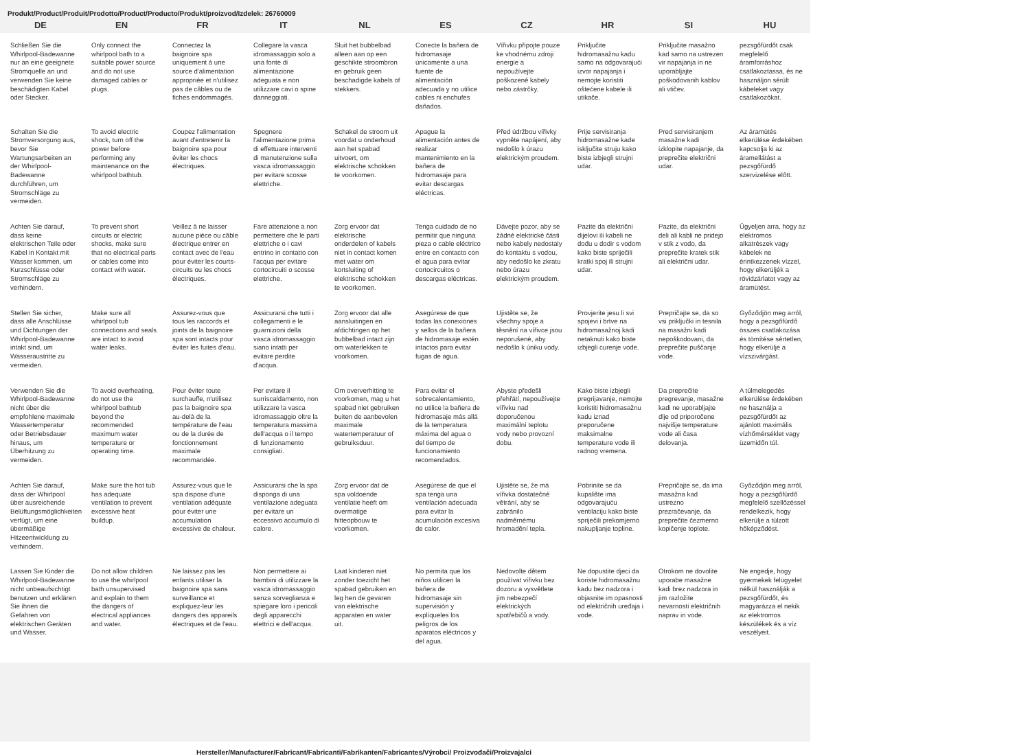Produkt/Product/Produit/Prodotto/Product/Producto/Produkt/proizvod/Izdelek: 26760009
| DE | EN | FR | IT | NL | ES | CZ | HR | SI | HU |
| --- | --- | --- | --- | --- | --- | --- | --- | --- | --- |
| Schließen Sie die Whirlpool-Badewanne nur an eine geeignete Stromquelle an und verwenden Sie keine beschädigten Kabel oder Stecker. | Only connect the whirlpool bath to a suitable power source and do not use damaged cables or plugs. | Connectez la baignoire spa uniquement à une source d'alimentation appropriée et n'utilisez pas de câbles ou de fiches endommagés. | Collegare la vasca idromassaggio solo a una fonte di alimentazione adeguata e non utilizzare cavi o spine danneggiati. | Sluit het bubbelbad alleen aan op een geschikte stroombron en gebruik geen beschadigde kabels of stekkers. | Conecte la bañera de hidromasaje únicamente a una fuente de alimentación adecuada y no utilice cables ni enchufes dañados. | Vířivku připojte pouze ke vhodnému zdroji energie a nepoužívejte poškozené kabely nebo zástrčky. | Priključite hidromasažnu kadu samo na odgovarajući izvor napajanja i nemojte koristiti oštećene kabele ili utikače. | Priključite masažno kad samo na ustrezen vir napajanja in ne uporabljajte poškodovanih kablov ali vtičev. | pezsgőfürdőt csak megfelelő áramforráshoz csatlakoztassa, és ne használjon sérült kábeleket vagy csatlakozókat. |
| Schalten Sie die Stromversorgung aus, bevor Sie Wartungsarbeiten an der Whirlpool-Badewanne durchführen, um Stromschläge zu vermeiden. | To avoid electric shock, turn off the power before performing any maintenance on the whirlpool bathtub. | Coupez l'alimentation avant d'entretenir la baignoire spa pour éviter les chocs électriques. | Spegnere l'alimentazione prima di effettuare interventi di manutenzione sulla vasca idromassaggio per evitare scosse elettriche. | Schakel de stroom uit voordat u onderhoud aan het spabad uitvoert, om elektrische schokken te voorkomen. | Apague la alimentación antes de realizar mantenimiento en la bañera de hidromasaje para evitar descargas eléctricas. | Před údržbou vířivky vypněte napájení, aby nedošlo k úrazu elektrickým proudem. | Prije servisiranja hidromasažne kade isključite struju kako biste izbjegli strujni udar. | Pred servisiranjem masažne kadi izklopite napajanje, da preprečite električni udar. | Az áramütés elkerülése érdekében kapcsolja ki az áramellátást a pezsgőfürdő szervizelése előtt. |
| Achten Sie darauf, dass keine elektrischen Teile oder Kabel in Kontakt mit Wasser kommen, um Kurzschlüsse oder Stromschläge zu verhindern. | To prevent short circuits or electric shocks, make sure that no electrical parts or cables come into contact with water. | Veillez à ne laisser aucune pièce ou câble électrique entrer en contact avec de l'eau pour éviter les courts-circuits ou les chocs électriques. | Fare attenzione a non permettere che le parti elettriche o i cavi entrino in contatto con l'acqua per evitare cortocircuiti o scosse elettriche. | Zorg ervoor dat elektrische onderdelen of kabels niet in contact komen met water om kortsluiting of elektrische schokken te voorkomen. | Tenga cuidado de no permitir que ninguna pieza o cable eléctrico entre en contacto con el agua para evitar cortocircuitos o descargas eléctricas. | Dávejte pozor, aby se žádné elektrické části nebo kabely nedostaly do kontaktu s vodou, aby nedošlo ke zkratu nebo úrazu elektrickým proudem. | Pazite da električni dijelovi ili kabeli ne dođu u dodir s vodom kako biste spriječili kratki spoj ili strujni udar. | Pazite, da električni deli ali kabli ne pridejo v stik z vodo, da preprečite kratek stik ali električni udar. | Ügyeljen arra, hogy az elektromos alkatrészek vagy kábelek ne érintkezzenek vízzel, hogy elkerüljék a rövidzárlatot vagy az áramütést. |
| Stellen Sie sicher, dass alle Anschlüsse und Dichtungen der Whirlpool-Badewanne intakt sind, um Wasseraustritte zu vermeiden. | Make sure all whirlpool tub connections and seals are intact to avoid water leaks. | Assurez-vous que tous les raccords et joints de la baignoire spa sont intacts pour éviter les fuites d'eau. | Assicurarsi che tutti i collegamenti e le guarnizioni della vasca idromassaggio siano intatti per evitare perdite d'acqua. | Zorg ervoor dat alle aansluitingen en afdichtingen op het bubbelbad intact zijn om waterlekken te voorkomen. | Asegúrese de que todas las conexiones y sellos de la bañera de hidromasaje estén intactos para evitar fugas de agua. | Ujistěte se, že všechny spoje a těsnění na vířivce jsou neporušené, aby nedošlo k úniku vody. | Provjerite jesu li svi spojevi i brtve na hidromasažnoj kadi netaknuti kako biste izbjegli curenje vode. | Prepričajte se, da so vsi priključki in tesnila na masažni kadi nepoškodovani, da preprečite puščanje vode. | Győződjön meg arról, hogy a pezsgőfürdő összes csatlakozása és tömítése sértetlen, hogy elkerülje a vízszivárgást. |
| Verwenden Sie die Whirlpool-Badewanne nicht über die empfohlene maximale Wassertemperatur oder Betriebsdauer hinaus, um Überhitzung zu vermeiden. | To avoid overheating, do not use the whirlpool bathtub beyond the recommended maximum water temperature or operating time. | Pour éviter toute surchauffe, n'utilisez pas la baignoire spa au-delà de la température de l'eau ou de la durée de fonctionnement maximale recommandée. | Per evitare il surriscaldamento, non utilizzare la vasca idromassaggio oltre la temperatura massima dell'acqua o il tempo di funzionamento consigliati. | Om oververhitting te voorkomen, mag u het spabad niet gebruiken buiten de aanbevolen maximale watertemperatuur of gebruiksduur. | Para evitar el sobrecalentamiento, no utilice la bañera de hidromasaje más allá de la temperatura máxima del agua o del tiempo de funcionamiento recomendados. | Abyste předešli přehřátí, nepoužívejte vířivku nad doporučenou maximální teplotu vody nebo provozní dobu. | Kako biste izbjegli pregrijavanje, nemojte koristiti hidromasažnu kadu iznad preporučene maksimalne temperature vode ili radnog vremena. | Da preprečite pregrevanje, masažne kadi ne uporabljajte dlje od priporočene najvišje temperature vode ali časa delovanja. | A túlmelegedés elkerülése érdekében ne használja a pezsgőfürdőt az ajánlott maximális vízhőmérséklet vagy üzemidőn túl. |
| Achten Sie darauf, dass der Whirlpool über ausreichende Belüftungsmöglichkeiten verfügt, um eine übermäßige Hitzeentwicklung zu verhindern. | Make sure the hot tub has adequate ventilation to prevent excessive heat buildup. | Assurez-vous que le spa dispose d'une ventilation adéquate pour éviter une accumulation excessive de chaleur. | Assicurarsi che la spa disponga di una ventilazione adeguata per evitare un eccessivo accumulo di calore. | Zorg ervoor dat de spa voldoende ventilatie heeft om overmatige hitteopbouw te voorkomen. | Asegúrese de que el spa tenga una ventilación adecuada para evitar la acumulación excesiva de calor. | Ujistěte se, že má vířivka dostatečné větrání, aby se zabránilo nadměrnému hromadění tepla. | Pobrinite se da kupalište ima odgovarajuću ventilaciju kako biste spriječili prekomjerno nakupljanje topline. | Prepričajte se, da ima masažna kad ustrezno prezračevanje, da preprečite čezmerno kopičenje toplote. | Győződjön meg arról, hogy a pezsgőfürdő megfelelő szellőzéssel rendelkezik, hogy elkerülje a túlzott hőképződést. |
| Lassen Sie Kinder die Whirlpool-Badewanne nicht unbeaufsichtigt benutzen und erklären Sie ihnen die Gefahren von elektrischen Geräten und Wasser. | Do not allow children to use the whirlpool bath unsupervised and explain to them the dangers of electrical appliances and water. | Ne laissez pas les enfants utiliser la baignoire spa sans surveillance et expliquez-leur les dangers des appareils électriques et de l'eau. | Non permettere ai bambini di utilizzare la vasca idromassaggio senza sorveglianza e spiegare loro i pericoli degli apparecchi elettrici e dell'acqua. | Laat kinderen niet zonder toezicht het spabad gebruiken en leg hen de gevaren van elektrische apparaten en water uit. | No permita que los niños utilicen la bañera de hidromasaje sin supervisión y explíqueles los peligros de los aparatos eléctricos y del agua. | Nedovolte dětem používat vířivku bez dozoru a vysvětlete jim nebezpečí elektrických spotřebičů a vody. | Ne dopustite djeci da koriste hidromasažnu kadu bez nadzora i objasnite im opasnosti od električnih uređaja i vode. | Otrokom ne dovolite uporabe masažne kadi brez nadzora in jim razložite nevarnosti električnih naprav in vode. | Ne engedje, hogy gyermekek felügyelet nélkül használják a pezsgőfürdőt, és magyarázza el nekik az elektromos készülékek és a víz veszélyeit. |
Hersteller/Manufacturer/Fabricant/Fabricanti/Fabrikanten/Fabricantes/Výrobci/ Proizvođači/Proizvajalci